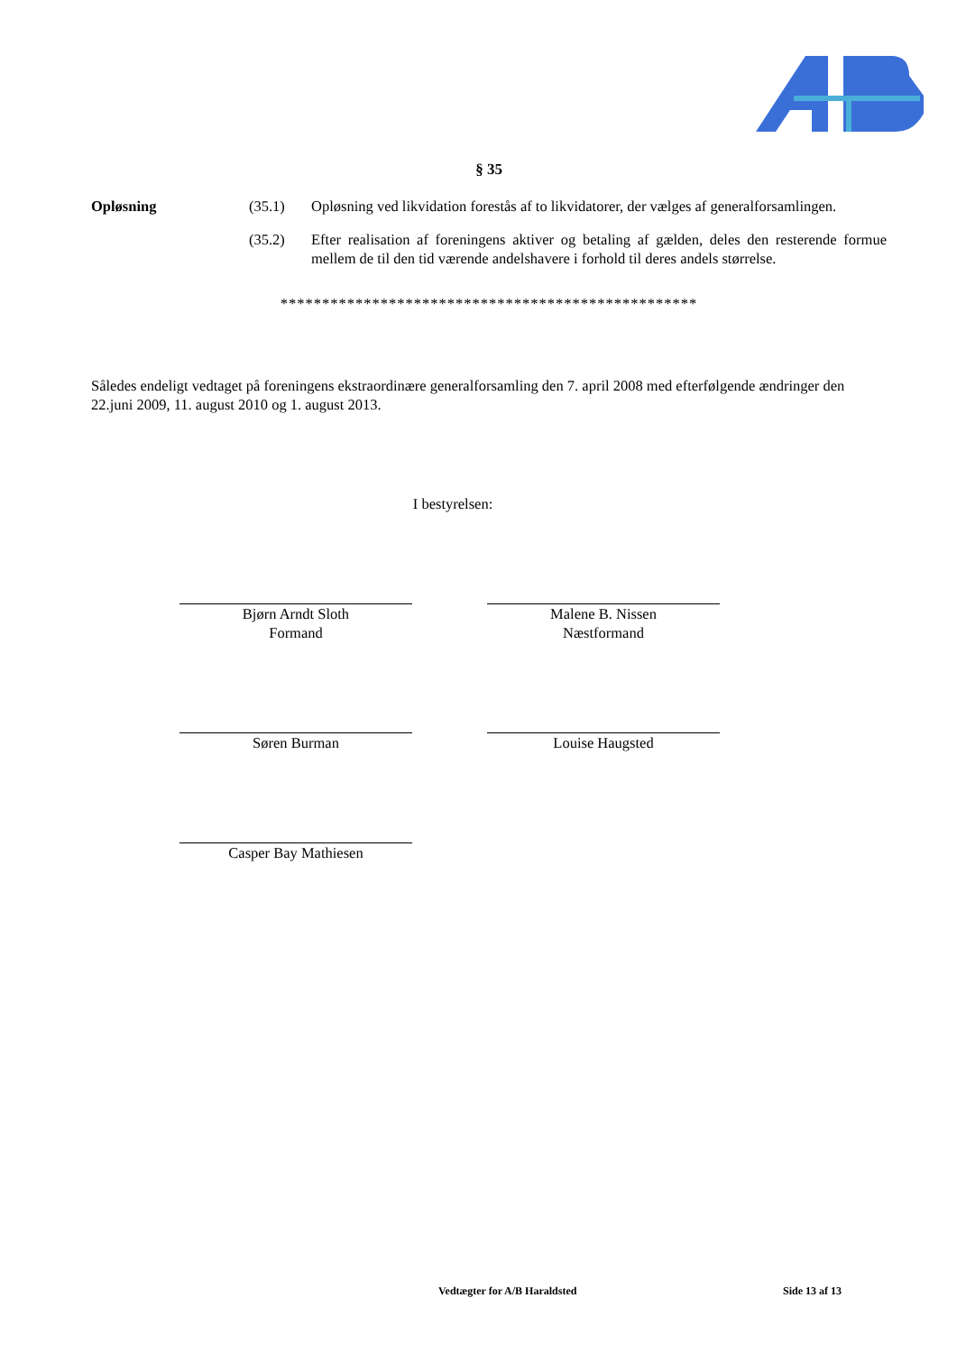§ 35
Opløsning (35.1) Opløsning ved likvidation forestås af to likvidatorer, der vælges af generalforsamlingen.
(35.2) Efter realisation af foreningens aktiver og betaling af gælden, deles den resterende formue mellem de til den tid værende andelshavere i forhold til deres andels størrelse.
**************************************************
Således endeligt vedtaget på foreningens ekstraordinære generalforsamling den 7. april 2008 med efterfølgende ændringer den 22.juni 2009, 11. august 2010 og 1. august 2013.
I bestyrelsen:
Bjørn Arndt Sloth
Formand
Malene B. Nissen
Næstformand
Søren Burman
Louise Haugsted
Casper Bay Mathiesen
Vedtægter for A/B Haraldsted Side 13 af 13